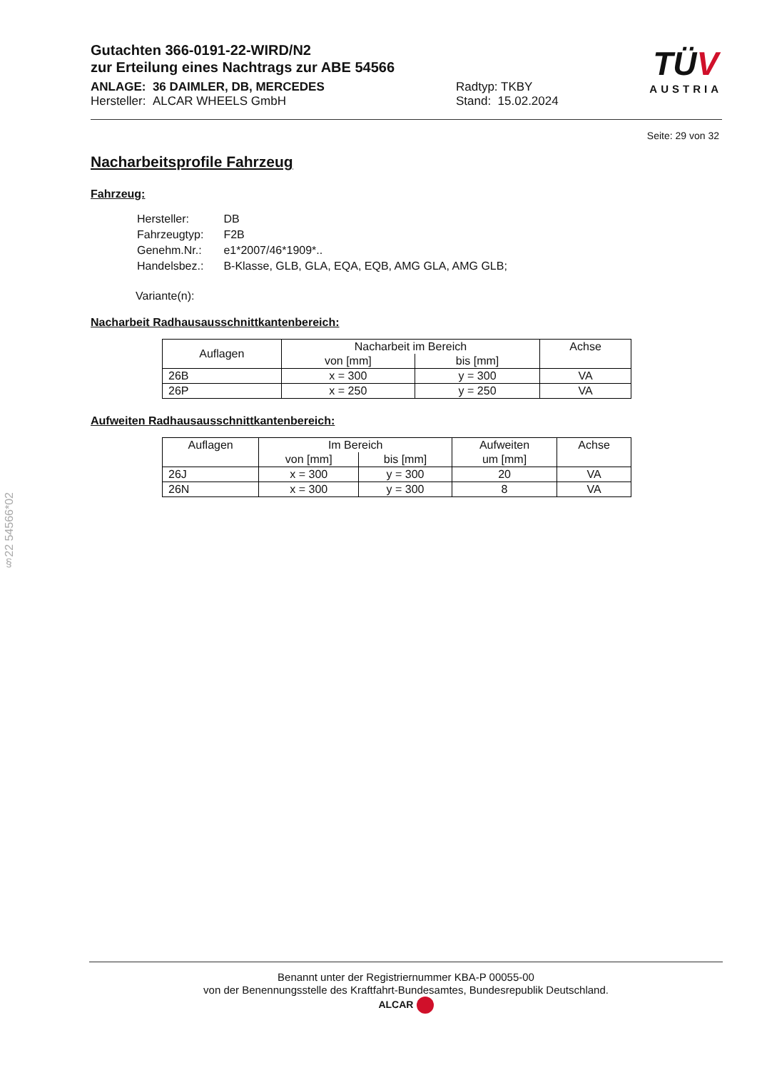Gutachten 366-0191-22-WIRD/N2
zur Erteilung eines Nachtrags zur ABE 54566
ANLAGE: 36 DAIMLER, DB, MERCEDES
Hersteller: ALCAR WHEELS GmbH
Radtyp: TKBY
Stand: 15.02.2024
TÜV
AUSTRIA
Seite: 29 von 32
Nacharbeitsprofile Fahrzeug
Fahrzeug:
| Hersteller: | DB |
| Fahrzeugtyp: | F2B |
| Genehm.Nr.: | e1*2007/46*1909*.. |
| Handelsbez.: | B-Klasse, GLB, GLA, EQA, EQB, AMG GLA, AMG GLB; |
Variante(n):
Nacharbeit Radhausausschnittkantenbereich:
| Auflagen | Nacharbeit im Bereich | | Achse |
| --- | --- | --- | --- |
| | von [mm] | bis [mm] | |
| 26B | x = 300 | y = 300 | VA |
| 26P | x = 250 | y = 250 | VA |
Aufweiten Radhausausschnittkantenbereich:
| Auflagen | Im Bereich | | Aufweiten | Achse |
| --- | --- | --- | --- | --- |
| | von [mm] | bis [mm] | um [mm] | |
| 26J | x = 300 | y = 300 | 20 | VA |
| 26N | x = 300 | y = 300 | 8 | VA |
§22 54566*02
Benannt unter der Registriernummer KBA-P 00055-00
von der Benennungsstelle des Kraftfahrt-Bundesamtes, Bundesrepublik Deutschland.
ALCAR